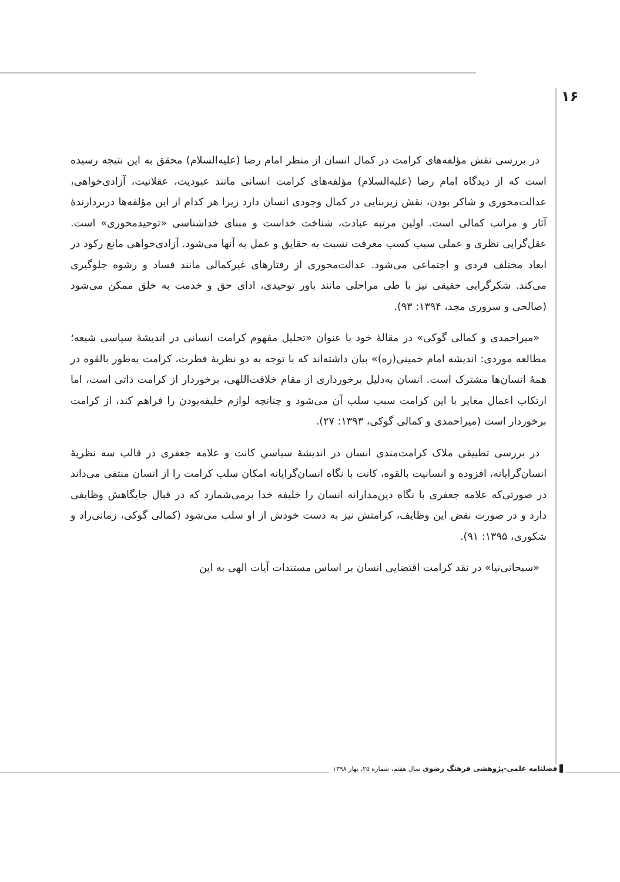۱۶
در بررسی نقش مؤلفه‌های کرامت در کمال انسان از منظر امام رضا (علیه‌السلام) محقق به این نتیجه رسیده است که از دیدگاه امام رضا (علیه‌السلام) مؤلفه‌های کرامت انسانی مانند عبودیت، عقلانیت، آزادی‌خواهی، عدالت‌محوری و شاکر بودن، نقش زیربنایی در کمال وجودی انسان دارد زیرا هر کدام از این مؤلفه‌ها دربردارندهٔ آثار و مراتب کمالی است. اولین مرتبه عبادت، شناخت خداست و مبنای خداشناسی «توحیدمحوری» است. عقل‌گرایی نظری و عملی سبب کسب معرفت نسبت به حقایق و عمل به آنها می‌شود. آزادی‌خواهی مانع رکود در ابعاد مختلف فردی و اجتماعی می‌شود. عدالت‌محوری از رفتارهای غیرکمالی مانند فساد و رشوه جلوگیری می‌کند. شکرگرایی حقیقی نیز با طی مراحلی مانند باور توحیدی، ادای حق و خدمت به خلق ممکن می‌شود (صالحی و سروری مجد، ۱۳۹۴: ۹۳).
«میراحمدی و کمالی گوکی» در مقالهٔ خود با عنوان «تحلیل مفهوم کرامت انسانی در اندیشهٔ سیاسی شیعه؛ مطالعه موردی: اندیشه امام خمینی(ره)» بیان داشته‌اند که با توجه به دو نظریهٔ فطرت، کرامت به‌طور بالقوه در همهٔ انسان‌ها مشترک است. انسان به‌دلیل برخورداری از مقام خلافت‌اللهی، برخوردار از کرامت ذاتی است، اما ارتکاب اعمال مغایر با این کرامت سبب سلب آن می‌شود و چنانچه لوازم خلیفه‌بودن را فراهم کند، از کرامت برخوردار است (میراحمدی و کمالی گوکی، ۱۳۹۳: ۲۷).
در بررسی تطبیقی ملاک کرامت‌مندی انسان در اندیشهٔ سیاسیِ کانت و علامه جعفری در قالب سه نظریهٔ انسان‌گرایانه، افزوده و انسانیت بالقوه، کانت با نگاه انسان‌گرایانه امکان سلب کرامت را از انسان منتفی می‌داند در صورتی‌که علامه جعفری با نگاه دین‌مدارانه انسان را خلیفه خدا برمی‌شمارد که در قبال جایگاهش وظایفی دارد و در صورت نقض این وظایف، کرامتش نیز به دست خودش از او سلب می‌شود (کمالی گوکی، زمانی‌راد و شکوری، ۱۳۹۵: ۹۱).
«سبحانی‌نیا» در نقد کرامت اقتضایی انسان بر اساس مستندات آیات الهی به این
فصلنامه علمی-پژوهشی فرهنگ رضوی سال هفتم، شماره ۲۵، بهار ۱۳۹۸